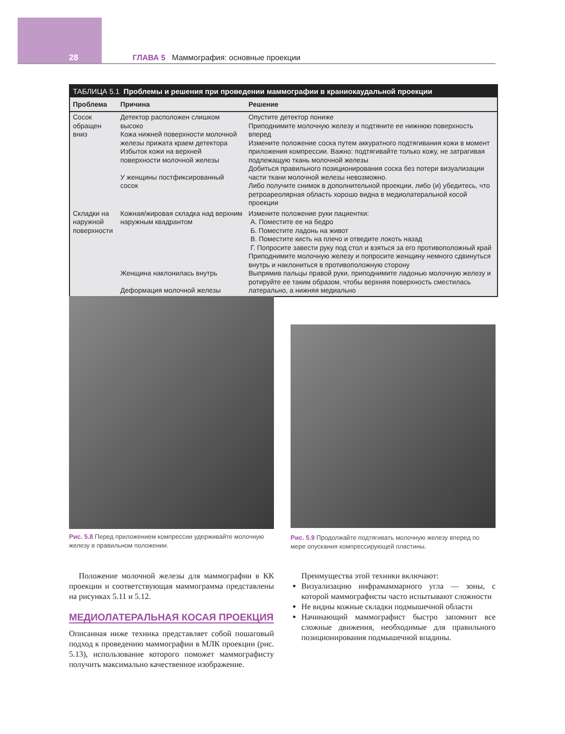28 ГЛАВА 5 Маммография: основные проекции
ТАБЛИЦА 5.1 Проблемы и решения при проведении маммографии в краниокаудальной проекции
| Проблема | Причина | Решение |
| --- | --- | --- |
| Сосок обращен вниз | Детектор расположен слишком высоко Кожа нижней поверхности молочной железы прижата краем детектора Избыток кожи на верхней поверхности молочной железы У женщины постфиксированный сосок | Опустите детектор пониже Приподнимите молочную железу и подтяните ее нижнюю поверхность вперед Измените положение соска путем аккуратного подтягивания кожи в момент приложения компрессии. Важно: подтягивайте только кожу, не затрагивая подлежащую ткань молочной железы Добиться правильного позиционирования соска без потери визуализации части ткани молочной железы невозможно. Либо получите снимок в дополнительной проекции, либо (и) убедитесь, что ретроареолярная область хорошо видна в медиолатеральной косой проекции |
| Складки на наружной поверхности | Кожная/жировая складка над верхним наружным квадрантом Женщина наклонилась внутрь Деформация молочной железы | Измените положение руки пациентки: А. Поместите ее на бедро Б. Поместите ладонь на живот В. Поместите кисть на плечо и отведите локоть назад Г. Попросите завести руку под стол и взяться за его противоположный край Приподнимите молочную железу и попросите женщину немного сдвинуться внутрь и наклониться в противоположную сторону Выпрямив пальцы правой руки, приподнимите ладонью молочную железу и ротируйте ее таким образом, чтобы верхняя поверхность сместилась латерально, а нижняя медиально |
Рис. 5.8 Перед приложением компрессии удерживайте молочную железу в правильном положении.
Рис. 5.9 Продолжайте подтягивать молочную железу вперед по мере опускания компрессирующей пластины.
Положение молочной железы для маммографии в КК проекции и соответствующая маммограмма представлены на рисунках 5.11 и 5.12.
МЕДИОЛАТЕРАЛЬНАЯ КОСАЯ ПРОЕКЦИЯ
Описанная ниже техника представляет собой пошаговый подход к проведению маммографии в МЛК проекции (рис. 5.13), использование которого поможет маммографисту получить максимально качественное изображение.
Преимущества этой техники включают:
Визуализацию инфрамаммарного угла — зоны, с которой маммографисты часто испытывают сложности
Не видны кожные складки подмышечной области
Начинающий маммографист быстро запомнит все сложные движения, необходимые для правильного позиционирования подмышечной впадины.